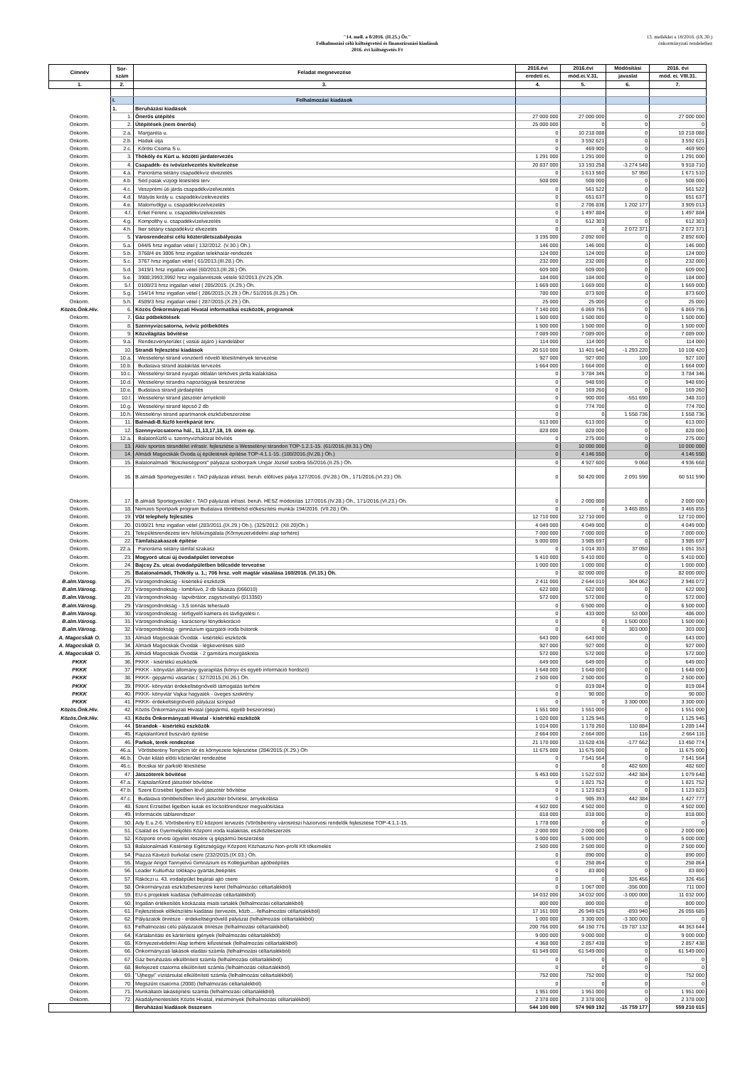"14. mell. a 8/2016. (II.25.) Ör."
Felhalmozási célú költségvetési és finanszírozási kiadások
2016. évi költségvetés Ft
13. melléklet a 18/2016. (IX.30.)
önkormányzati rendelethez
| Címnév | Sor- szám | Feladat megnevezése | 2016.évi | 2016.évi | Módósítási | 2016. évi |
| --- | --- | --- | --- | --- | --- | --- |
| | | | eredeti ei. | mód.ei.V.31. | javaslat | mód. ei. VIII.31. |
| 1. | 2. | 3. | 4. | 5. | 6. | 7. |
| | I. | Felhalmozási kiadások | | | | |
| | 1. | Beruházási kiadások | | | | |
| Önkorm. | 1. | Önerős útépítés | 27 000 000 | 27 000 000 | 0 | 27 000 000 |
| Önkorm. | 2. | Útépítések (nem önerős) | 25 000 000 | 0 | 0 | 0 |
| Önkorm. | 2.a. | Margaréta u. | 0 | 10 218 088 | 0 | 10 218 088 |
| Önkorm. | 2.b. | Hadak útja | 0 | 3 592 621 | 0 | 3 592 621 |
| Önkorm. | 2.c. | Kőrösi Csoma S u. | 0 | 469 900 | 0 | 469 900 |
| Önkorm. | 3. | Thököly és Kürt u. közötti járdatervezés | 1 291 000 | 1 291 000 | 0 | 1 291 000 |
| Önkorm. | 4. | Csapadék- és ívóvízelvezetés kivitelezése | 20 837 000 | 13 193 258 | -3 274 548 | 9 918 710 |
| Önkorm. | 4.a. | Panoráma sétány csapadékvíz elvezetés | 0 | 1 613 560 | 57 950 | 1 671 510 |
| Önkorm. | 4.b. | Séd patak vízjogi létesítési terv | 508 000 | 508 000 | 0 | 508 000 |
| Önkorm. | 4.c. | Veszprémi úti járda csapadékvízelvezetés | 0 | 561 522 | 0 | 561 522 |
| Önkorm. | 4.d. | Mátyás király u. csapadékvízelevezetés | 0 | 651 637 | 0 | 651 637 |
| Önkorm. | 4.e. | Malomvölgyi u. csapadékvízelvezetés | 0 | 2 706 836 | 1 202 177 | 3 909 013 |
| Önkorm. | 4.f. | Erkel Ferenc u. csapadékvízelvezetés | 0 | 1 497 884 | 0 | 1 497 884 |
| Önkorm. | 4.g. | Kompolthy u. csapadékvízelvezetés | 0 | 612 303 | 0 | 612 303 |
| Önkorm. | 4.h. | Iker sétány csapadékvíz elvezetés | 0 | 0 | 2 072 371 | 2 072 371 |
| Önkorm. | 5. | Városrendezési célú közterületszabályozás | 3 195 000 | 2 892 600 | 0 | 2 892 600 |
| Önkorm. | 5.a. | 044/6 hrsz ingatlan vétel ( 132/2012. (V.30.) Öh.) | 146 000 | 146 000 | 0 | 146 000 |
| Önkorm. | 5.b. | 3768/4 és 3806 hrsz ingatlan telekhatár-rendezés | 124 000 | 124 000 | 0 | 124 000 |
| Önkorm. | 5.c. | 3767 hrsz ingatlan vétel ( 61/2013.(III.28.) Öh. | 232 000 | 232 000 | 0 | 232 000 |
| Önkorm. | 5.d. | 3419/1 hrsz ingatlan vétel (60/2013.(III.28.) Öh. | 609 000 | 609 000 | 0 | 609 000 |
| Önkorm. | 5.e. | 3988;3993;3992 hrsz ingatlanrészek vétele 92/2013.(IV.25.)Öh. | 184 000 | 184 000 | 0 | 184 000 |
| Önkorm. | 5.f. | 0100/23 hrsz ingatlan vétel ( 285/2015. (X.29.) Öh. | 1 669 000 | 1 669 000 | 0 | 1 669 000 |
| Önkorm. | 5.g. | 154/14 hrsz ingatlan vétel ( 286/2015.(X.29.) Öh./ 51/2016.(II.25.) Öh. | 780 000 | 873 600 | 0 | 873 600 |
| Önkorm. | 5.h. | 4589/3 hrsz ingatlan vétel ( 287/2015.(X.29.) Öh. | 25 000 | 25 000 | 0 | 25 000 |
| Közös.Önk.Hiv. | 6. | Közös Önkormányzati Hivatal informatikai eszközök, programok | 7 140 000 | 6 869 795 | 0 | 6 869 795 |
| Önkorm. | 7. | Gáz pótbekötések | 1 500 000 | 1 500 000 | 0 | 1 500 000 |
| Önkorm. | 8. | Szennyvízcsatorna, ívóvíz pótbekötés | 1 500 000 | 1 500 000 | 0 | 1 500 000 |
| Önkorm. | 9. | Közvilágítás bővítése | 7 089 000 | 7 089 000 | 0 | 7 089 000 |
| Önkorm. | 9.a. | Rendezvényterület ( vasúti átjáró ) kandeláber | 114 000 | 114 000 | 0 | 114 000 |
| Önkorm. | 10. | Strandi fejlesztési kiadások | 20 510 000 | 11 401 640 | -1 293 220 | 10 108 420 |
| Önkorm. | 10.a. | Wesselényi strand vonzóerő növelő létesítmények tervezése | 927 000 | 927 000 | 100 | 927 100 |
| Önkorm. | 10.b. | Budatava strand átalakítás tervezés | 1 664 000 | 1 664 000 | 0 | 1 664 000 |
| Önkorm. | 10.c. | Wesselényi strand nyugati oldalán térköves járda kialakítása | 0 | 3 784 346 | 0 | 3 784 346 |
| Önkorm. | 10.d. | Wesselényi strandra napozóágyak beszerzése | 0 | 948 690 | 0 | 948 690 |
| Önkorm. | 10.e. | Budatava strand járdaépítés | 0 | 169 260 | 0 | 169 260 |
| Önkorm. | 10.f. | Wesselényi strand játszótér árnyékoló | 0 | 900 000 | -551 690 | 348 310 |
| Önkorm. | 10.g. | Wesselényi strand lépcső 2 db | 0 | 774 700 | 0 | 774 700 |
| Önkorm. | 10.h. | Wesselényi strand apartmanok eszközbeszerzése | 0 | 0 | 1 558 736 | 1 558 736 |
| Önkorm. | 11. | Balmádi-B.fűzfő kerékpárút terv. | 613 000 | 613 000 | 0 | 613 000 |
| Önkorm. | 12. | Szennyvízcsatorna hál., 11,13,17,18, 19. ütem ép. | 828 000 | 828 000 | 0 | 828 000 |
| Önkorm. | 12.a. | Balatonfűzfő u. szennyvízhálózat bővítés | 0 | 275 000 | 0 | 275 000 |
| Önkorm. | 13. | Aktív sportos strandélet infrastr. fejlesztése a Wesselényi strandon TOP-1.2.1-15. (61/2016.(III.31.) Öh) | 0 | 10 000 000 | 0 | 10 000 000 |
| Önkorm. | 14. | Almádi Magocskák Óvoda új épületének építése TOP-4.1.1-15. (100/2016.(IV.28.) Öh.) | 0 | 4 146 550 | 0 | 4 146 550 |
| Önkorm. | 15. | Balatonalmádi "Büszkeségpont" pályázat szoborpark Ungár József szobra 55/2016.(II.25.) Öh. | 0 | 4 927 600 | 9 068 | 4 936 668 |
| Önkorm. | 16. | B.almádi Sportegyesület r. TAO pályázati infrast. beruh. élőfüves pálya 127/2016. (IV.28.) Öh., 171/2016.(VI.23.) Öh. | 0 | 58 420 000 | 2 091 590 | 60 511 590 |
| Önkorm. | 17. | B.almádi Sportegyesület r. TAO pályázati infrast. beruh. HÉSZ módosítás 127/2016.(IV.28.) Öh., 171/2016.(VI.23.) Öh. | 0 | 2 000 000 | 0 | 2 000 000 |
| Önkorm. | 18. | Nemzeti Sportpark program Budatava tömbbelső előkészítési munkái 194/2016. (VII.28.) Öh. | 0 | 0 | 3 465 855 | 3 465 855 |
| Önkorm. | 19. | VGI telephely fejlesztés | 12 710 000 | 12 710 000 | 0 | 12 710 000 |
| Önkorm. | 20. | 0100/21 hrsz ingatlan vétel (283/2011.(IX.29.) Öh.), (325/2012. (XII.20)Öh.) | 4 049 000 | 4 049 000 | 0 | 4 049 000 |
| Önkorm. | 21. | Településrendezési terv felülvizsgálata (Környezetvédelmi alap terhére) | 7 000 000 | 7 000 000 | 0 | 7 000 000 |
| Önkorm. | 22. | Támfalszakaszok építése | 5 000 000 | 3 985 697 | 0 | 3 985 697 |
| Önkorm. | 22.a. | Panoráma sétány támfal szakasz | 0 | 1 014 303 | 37 050 | 1 051 353 |
| Önkorm. | 23. | Mogyoró utcai új óvodaépület tervezése | 5 410 000 | 5 410 000 | 0 | 5 410 000 |
| Önkorm. | 24. | Bajcsy Zs. utcai óvodaépületben bölcsőde tervezése | 1 000 000 | 1 000 000 | 0 | 1 000 000 |
| Önkorm. | 25. | Balatonalmádi, Thököly u. 1.; 706 hrsz. volt magtár vásálása 160/2016. (VI.15.) Öh. | 0 | 82 000 000 | 0 | 82 000 000 |
| B.alm.Városg. | 26. | Városgondnokság - kisértékű eszközök | 2 411 000 | 2 644 010 | 304 062 | 2 948 072 |
| B.alm.Városg. | 27. | Városgondnokság - lombfúvó, 2 db fűkasza (066010) | 622 000 | 622 000 | 0 | 622 000 |
| B.alm.Városg. | 28. | Városgondnokság - lapvibrátor, zagyszivattyú (013350) | 572 000 | 572 000 | 0 | 572 000 |
| B.alm.Városg. | 29. | Városgondnokság - 3,5 tonnás teherautó | 0 | 6 500 000 | 0 | 6 500 000 |
| B.alm.Városg. | 30. | Városgondnokság - térfigyelő kamera és távfigyelési r. | 0 | 433 000 | 53 000 | 486 000 |
| B.alm.Városg. | 31. | Városgondnokság - karácsonyi fénydekoráció | 0 | 0 | 1 500 000 | 1 500 000 |
| B.alm.Városg. | 32. | Városgondokság - gimnázium igazgatói iroda bútorok | 0 | 0 | 303 000 | 303 000 |
| A. Magocskák O. | 33. | Almádi Magocskák Óvodák - kisértékű eszközök | 643 000 | 643 000 | 0 | 643 000 |
| A. Magocskák O. | 34. | Almádi Magocskák Óvodák - légkeveréses sütő | 927 000 | 927 000 | 0 | 927 000 |
| A. Magocskák O. | 35. | Almádi Magocskák Óvodák - 2 garnitúra mozgáskotta | 572 000 | 572 000 | 0 | 572 000 |
| PKKK | 36. | PKKK - kisértékű eszközök | 649 000 | 649 000 | 0 | 649 000 |
| PKKK | 37. | PKKK - könyvtári állomány gyarapítás (könyv és egyéb információ hordozó) | 1 648 000 | 1 648 000 | 0 | 1 648 000 |
| PKKK | 38. | PKKK- gépjármű vásárlás ( 327/2015.(XI.26.) Öh. | 2 500 000 | 2 500 000 | 0 | 2 500 000 |
| PKKK | 39. | PKKK- könyvtári érdekeltségnövelő támogatás terhére | 0 | 819 084 | 0 | 819 084 |
| PKKK | 40. | PKKK- könyvtár Vajkai hagyaték - üveges szekrény | 0 | 90 000 | 0 | 90 000 |
| PKKK | 41. | PKKK- érdekeltségnövelő pályázat színpad | 0 | 0 | 3 300 000 | 3 300 000 |
| Közös.Önk.Hiv. | 42. | Közös Önkormányzati Hivatal (gépjármű, egyéb beszerzése) | 1 551 000 | 1 551 000 | 0 | 1 551 000 |
| Közös.Önk.Hiv. | 43. | Közös Önkormányzati Hivatal - kisértékű eszközök | 1 020 000 | 1 125 945 | 0 | 1 125 945 |
| Önkorm. | 44. | Strandok - kisértékű eszközök | 1 014 000 | 1 178 260 | 110 884 | 1 289 144 |
| Önkorm. | 45. | Káptalanfüred buszváró építése | 2 664 000 | 2 664 000 | 116 | 2 664 116 |
| Önkorm. | 46. | Parkok, terek rendezése | 21 170 000 | 13 628 436 | -177 662 | 13 450 774 |
| Önkorm. | 46.a. | Vörösberény Templom tér és környezete fejlesztése (284/2015.(X.29.) Öh | 11 675 000 | 11 675 000 | 0 | 11 675 000 |
| Önkorm. | 46.b. | Óvári kilátó előtti közterület rendezése | 0 | 7 541 564 | 0 | 7 541 564 |
| Önkorm. | 46.c. | Bocskai tér parkoló létesítése | 0 | 0 | 482 600 | 482 600 |
| Önkorm. | 47. | Játszóterek bővítése | 5 453 000 | 1 522 032 | -442 384 | 1 079 648 |
| Önkorm. | 47.a. | Káptalanfüred játszótér bővítése | 0 | 1 821 752 | 0 | 1 821 752 |
| Önkorm. | 47.b. | Szent Erzsébet ligetben lévő játszótér bővítése | 0 | 1 123 823 | 0 | 1 123 823 |
| Önkorm. | 47.c. | Budatava tömbbelsőben lévő játszótér bővítése, árnyékolása | 0 | 985 393 | 442 384 | 1 427 777 |
| Önkorm. | 48. | Szent Erzsébet ligetben kutak és locsolórendszer megvalósítása | 4 502 000 | 4 502 000 | 0 | 4 502 000 |
| Önkorm. | 49. | Információs táblarendszer | 818 000 | 818 000 | 0 | 818 000 |
| Önkorm. | 50. | Ady E.u.2-6. Vörösberény EÜ központ tervezés (Vörösberény városrészi háziorvosi rendelők fejlesztése TOP-4.1.1-15. | 1 778 000 | 0 | 0 | 0 |
| Önkorm. | 51. | Család és Gyermekjóléti Központ iroda kialakítás, eszközbeszerzés | 2 000 000 | 2 000 000 | 0 | 2 000 000 |
| Önkorm. | 52. | Központi orvosi ügyelet részére új gépjármű beszerzése | 5 000 000 | 5 000 000 | 0 | 5 000 000 |
| Önkorm. | 53. | Balatonalmádi Kistérségi Egészségügyi Központ Közhasznú Non-profit Kft tőkemelés | 2 500 000 | 2 500 000 | 0 | 2 500 000 |
| Önkorm. | 54. | Piazza Kávézó burkolat csere (232/2015.(IX.03.) Öh. | 0 | 890 000 | 0 | 890 000 |
| Önkorm. | 55. | Magyar Angol Tannyelvű Gimnázium és Kollégiumban ajtóbeépítés | 0 | 258 864 | 0 | 258 864 |
| Önkorm. | 56. | Leader Kultúrház tolókapu gyártás,beépítés | 0 | 83 800 | 0 | 83 800 |
| Önkorm. | 57. | Rákóczi u. 43. irodaépület bejárati ajtó csere | 0 | 0 | 326 456 | 326 456 |
| Önkorm. | 58. | Önkormányzati eszközbeszerzési keret (felhalmozáci céltartalékból) | 0 | 1 067 000 | -356 000 | 711 000 |
| Önkorm. | 59. | EU-s projektek kiadásai (felhalmozási céltartalékból) | 14 032 000 | 14 032 000 | -3 000 000 | 11 032 000 |
| Önkorm. | 60. | Ingatlan értékesítés kockázata miatti tartalék (felhalmozási céltartalékból) | 800 000 | 800 000 | 0 | 800 000 |
| Önkorm. | 61. | Fejlesztések előkészítési kiadásai (tervezés, közb.,..-felhalmozási céltartalékból) | 17 161 000 | 26 949 625 | -893 940 | 26 055 685 |
| Önkorm. | 62. | Pályázatok önrésze - érdekeltségnövelő pályázat (felhalmozási céltartalékból) | 1 000 000 | 3 300 000 | -3 300 000 | 0 |
| Önkorm. | 63. | Felhalmozási célú pályázatok önrésze (felhalmozási céltartalékból) | 200 766 000 | 64 150 776 | -19 787 132 | 44 363 644 |
| Önkorm. | 64. | Kártalanítási és kártérítési igények (felhalmozási céltartalékból) | 9 000 000 | 9 000 000 | 0 | 9 000 000 |
| Önkorm. | 65. | Környezetvédelmi Alap terhére kifizetések (felhalmozási céltartalékból) | 4 368 000 | 2 857 438 | 0 | 2 857 438 |
| Önkorm. | 66. | Önkormányzati lakások eladási számla (felhalmozási céltartalékból) | 61 549 000 | 61 549 000 | 0 | 61 549 000 |
| Önkorm. | 67. | Gáz beruházási elkülönített számla (felhalmozási céltartalékból) | 0 | 0 | 0 | 0 |
| Önkorm. | 68. | Befejezett csatorna elkülönített számla (felhalmozási céltartalékból) | 0 | 0 | 0 | 0 |
| Önkorm. | 69. | "Újhegyi" vízitársulat elkülönített számla (felhalmozási céltartalékból) | 752 000 | 752 000 | 0 | 752 000 |
| Önkorm. | 70. | Megszűnt csatorna (2008) (felhalmozási céltartalékból) | 0 | 0 | 0 | 0 |
| Önkorm. | 71. | Munkáltatói lakásépítési számla (felhalmozási céltartalékból) | 1 951 000 | 1 951 000 | 0 | 1 951 000 |
| Önkorm. | 72. | Akadálymentesítés Közös Hivatal, intézmények (felhalmozási céltartalékból) | 2 378 000 | 2 378 000 | 0 | 2 378 000 |
| | | Beruházási kiadások összesen | 544 100 000 | 574 969 192 | -15 759 177 | 559 210 015 |